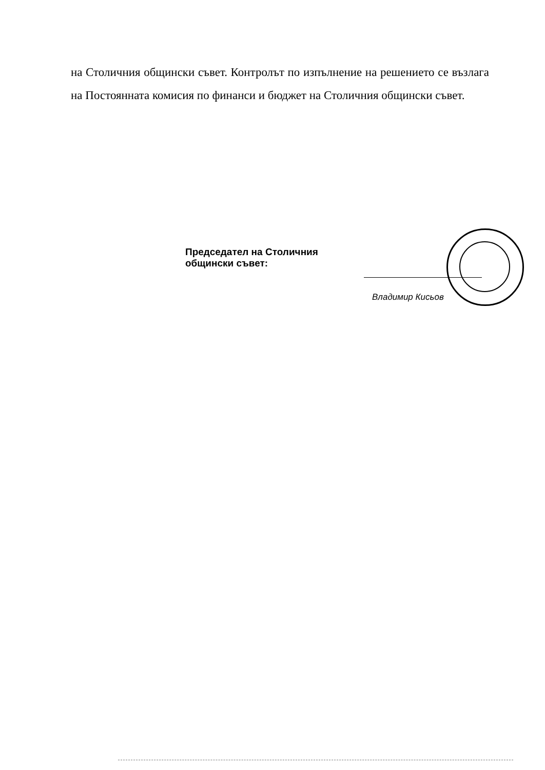на Столичния общински съвет. Контролът по изпълнение на решението се възлага на Постоянната комисия по финанси и бюджет на Столичния общински съвет.
Председател на Столичния
общински съвет:
Владимир Кисьов